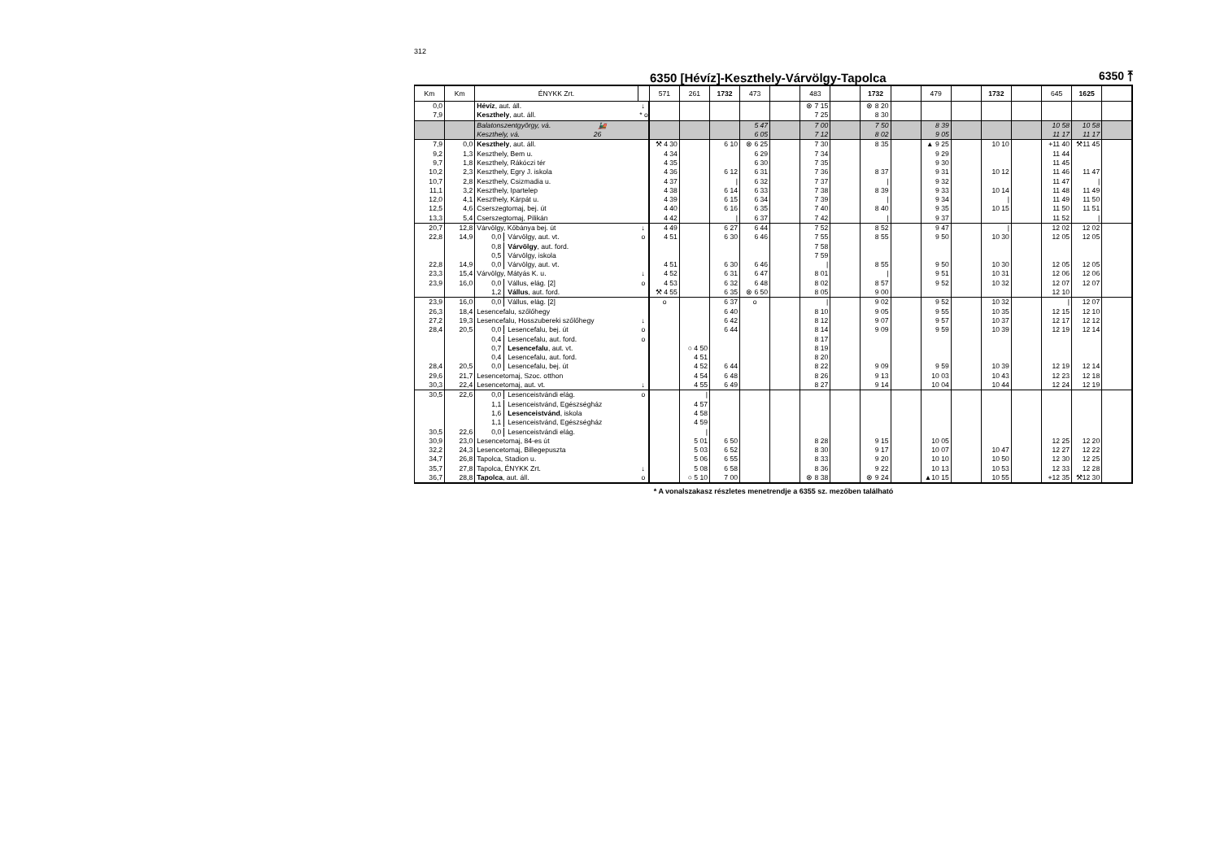312
6350 [Hévíz]-Keszthely-Várvölgy-Tapolca
6350 ⤒
| Km | Km | ÉNYKK Zrt. | | 571 | 261 | 1732 | 473 | | 483 | | 1732 | | 479 | | 1732 | | 645 | 1625 | |
| --- | --- | --- | --- | --- | --- | --- | --- | --- | --- | --- | --- | --- | --- | --- | --- | --- | --- | --- | --- |
| 0,0 | | Hévíz , aut. áll. | ↓ | | | | | | ⊗ 7 15 | | ⊗ 8 20 | | | | | | | | |
| 7,9 | | Keszthely , aut. áll. | * o | | | | | | 7 25 | | 8 30 | | | | | | | | |
| | | Balatonszentgyörgy, vá. 🚂 | | | | | 5 47 | | 7 00 | | 7 50 | | 8 39 | | | | 10 58 | 10 58 | |
| | | Keszthely, vá. 26 | | | | | 6 05 | | 7 12 | | 8 02 | | 9 05 | | | | 11 17 | 11 17 | |
| 7,9 | 0,0 | Keszthely , aut. áll. | | ⚒ 4 30 | | 6 10 | ⊗ 6 25 | | 7 30 | | 8 35 | | ▲ 9 25 | | 10 10 | | +11 40 | ⚒11 45 | |
| 9,2 | 1,3 | Keszthely, Bem u. | | 4 34 | | | 6 29 | | 7 34 | | | | 9 29 | | | | 11 44 | | |
| 9,7 | 1,8 | Keszthely, Rákóczi tér | | 4 35 | | | 6 30 | | 7 35 | | | | 9 30 | | | | 11 45 | | |
| 10,2 | 2,3 | Keszthely, Egry J. iskola | | 4 36 | | 6 12 | 6 31 | | 7 36 | | 8 37 | | 9 31 | | 10 12 | | 11 46 | 11 47 | |
| 10,7 | 2,8 | Keszthely, Csizmadia u. | | 4 37 | | / | 6 32 | | 7 37 | | / | | 9 32 | | | | 11 47 | / | |
| 11,1 | 3,2 | Keszthely, Ipartelep | | 4 38 | | 6 14 | 6 33 | | 7 38 | | 8 39 | | 9 33 | | 10 14 | | 11 48 | 11 49 | |
| 12,0 | 4,1 | Keszthely, Kárpát u. | | 4 39 | | 6 15 | 6 34 | | 7 39 | | / | | 9 34 | | / | | 11 49 | 11 50 | |
| 12,5 | 4,6 | Cserszegtomaj, bej. út | | 4 40 | | 6 16 | 6 35 | | 7 40 | | 8 40 | | 9 35 | | 10 15 | | 11 50 | 11 51 | |
| 13,3 | 5,4 | Cserszegtomaj, Pilikán | | 4 42 | | / | 6 37 | | 7 42 | | / | | 9 37 | | | | 11 52 | / | |
| 20,7 | 12,8 | Várvölgy, Kőbánya bej. út | ↓ | 4 49 | | 6 27 | 6 44 | | 7 52 | | 8 52 | | 9 47 | | / | | 12 02 | 12 02 | |
| 22,8 | 14,9 | 0,0 Várvölgy, aut. vt. | o | 4 51 | | 6 30 | 6 46 | | 7 55 | | 8 55 | | 9 50 | | 10 30 | | 12 05 | 12 05 | |
| | | 0,8 Várvölgy , aut. ford. | | | | | | | 7 58 | | | | | | | | | | |
| | | 0,5 Várvölgy, iskola | | | | | | | 7 59 | | | | | | | | | | |
| 22,8 | 14,9 | 0,0 Várvölgy, aut. vt. | | 4 51 | | 6 30 | 6 46 | | / | | 8 55 | | 9 50 | | 10 30 | | 12 05 | 12 05 | |
| 23,3 | 15,4 | Várvölgy, Mátyás K. u. | ↓ | 4 52 | | 6 31 | 6 47 | | 8 01 | | / | | 9 51 | | 10 31 | | 12 06 | 12 06 | |
| 23,9 | 16,0 | 0,0 Vállus, elág. [2] | o | 4 53 | | 6 32 | 6 48 | | 8 02 | | 8 57 | | 9 52 | | 10 32 | | 12 07 | 12 07 | |
| | | 1,2 Vállus , aut. ford. | | ⚒ 4 55 | | 6 35 | ⊗ 6 50 | | 8 05 | | 9 00 | | | | | | 12 10 | | |
| 23,9 | 16,0 | 0,0 Vállus, elág. [2] | | o | | 6 37 | o | | / | | 9 02 | | 9 52 | | 10 32 | | / | 12 07 | |
| 26,3 | 18,4 | Lesencefalu, szőlőhegy | | | | 6 40 | | | 8 10 | | 9 05 | | 9 55 | | 10 35 | | 12 15 | 12 10 | |
| 27,2 | 19,3 | Lesencefalu, Hosszubereki szőlőhegy | ↓ | | | 6 42 | | | 8 12 | | 9 07 | | 9 57 | | 10 37 | | 12 17 | 12 12 | |
| 28,4 | 20,5 | 0,0 Lesencefalu, bej. út | o | | | 6 44 | | | 8 14 | | 9 09 | | 9 59 | | 10 39 | | 12 19 | 12 14 | |
| | | 0,4 Lesencefalu, aut. ford. | o | | | | | | 8 17 | | | | | | | | | | |
| | | 0,7 Lesencefalu , aut. vt. | | | ○ 4 50 | | | | 8 19 | | | | | | | | | | |
| | | 0,4 Lesencefalu, aut. ford. | | | 4 51 | | | | 8 20 | | | | | | | | | | |
| 28,4 | 20,5 | 0,0 Lesencefalu, bej. út | | | 4 52 | 6 44 | | | 8 22 | | 9 09 | | 9 59 | | 10 39 | | 12 19 | 12 14 | |
| 29,6 | 21,7 | Lesencetomaj, Szoc. otthon | | | 4 54 | 6 48 | | | 8 26 | | 9 13 | | 10 03 | | 10 43 | | 12 23 | 12 18 | |
| 30,3 | 22,4 | Lesencetomaj, aut. vt. | ↓ | | 4 55 | 6 49 | | | 8 27 | | 9 14 | | 10 04 | | 10 44 | | 12 24 | 12 19 | |
| 30,5 | 22,6 | 0,0 Lesenceistvándi elág. | o | | / | | | | | | | | | | | | | | |
| | | 1,1 Lesenceistvánd, Egészségház | | | 4 57 | | | | | | | | | | | | | | |
| | | 1,6 Lesenceistvánd , iskola | | | 4 58 | | | | | | | | | | | | | | |
| | | 1,1 Lesenceistvánd, Egészségház | | | 4 59 | | | | | | | | | | | | | | |
| 30,5 | 22,6 | 0,0 Lesenceistvándi elág. | | | / | | | | | | | | | | | | | | |
| 30,9 | 23,0 | Lesencetomaj, 84-es út | | | 5 01 | 6 50 | | | 8 28 | | 9 15 | | 10 05 | | | | 12 25 | 12 20 | |
| 32,2 | 24,3 | Lesencetomaj, Billegepuszta | | | 5 03 | 6 52 | | | 8 30 | | 9 17 | | 10 07 | | 10 47 | | 12 27 | 12 22 | |
| 34,7 | 26,8 | Tapolca, Stadion u. | | | 5 06 | 6 55 | | | 8 33 | | 9 20 | | 10 10 | | 10 50 | | 12 30 | 12 25 | |
| 35,7 | 27,8 | Tapolca, ÉNYKK Zrt. | ↓ | | 5 08 | 6 58 | | | 8 36 | | 9 22 | | 10 13 | | 10 53 | | 12 33 | 12 28 | |
| 36,7 | 28,8 | Tapolca , aut. áll. | o | | ○ 5 10 | 7 00 | | | ⊗ 8 38 | | ⊗ 9 24 | | ▲10 15 | | 10 55 | | +12 35 | ⚒12 30 | |
* A vonalszakasz részletes menetrendje a 6355 sz. mezőben található